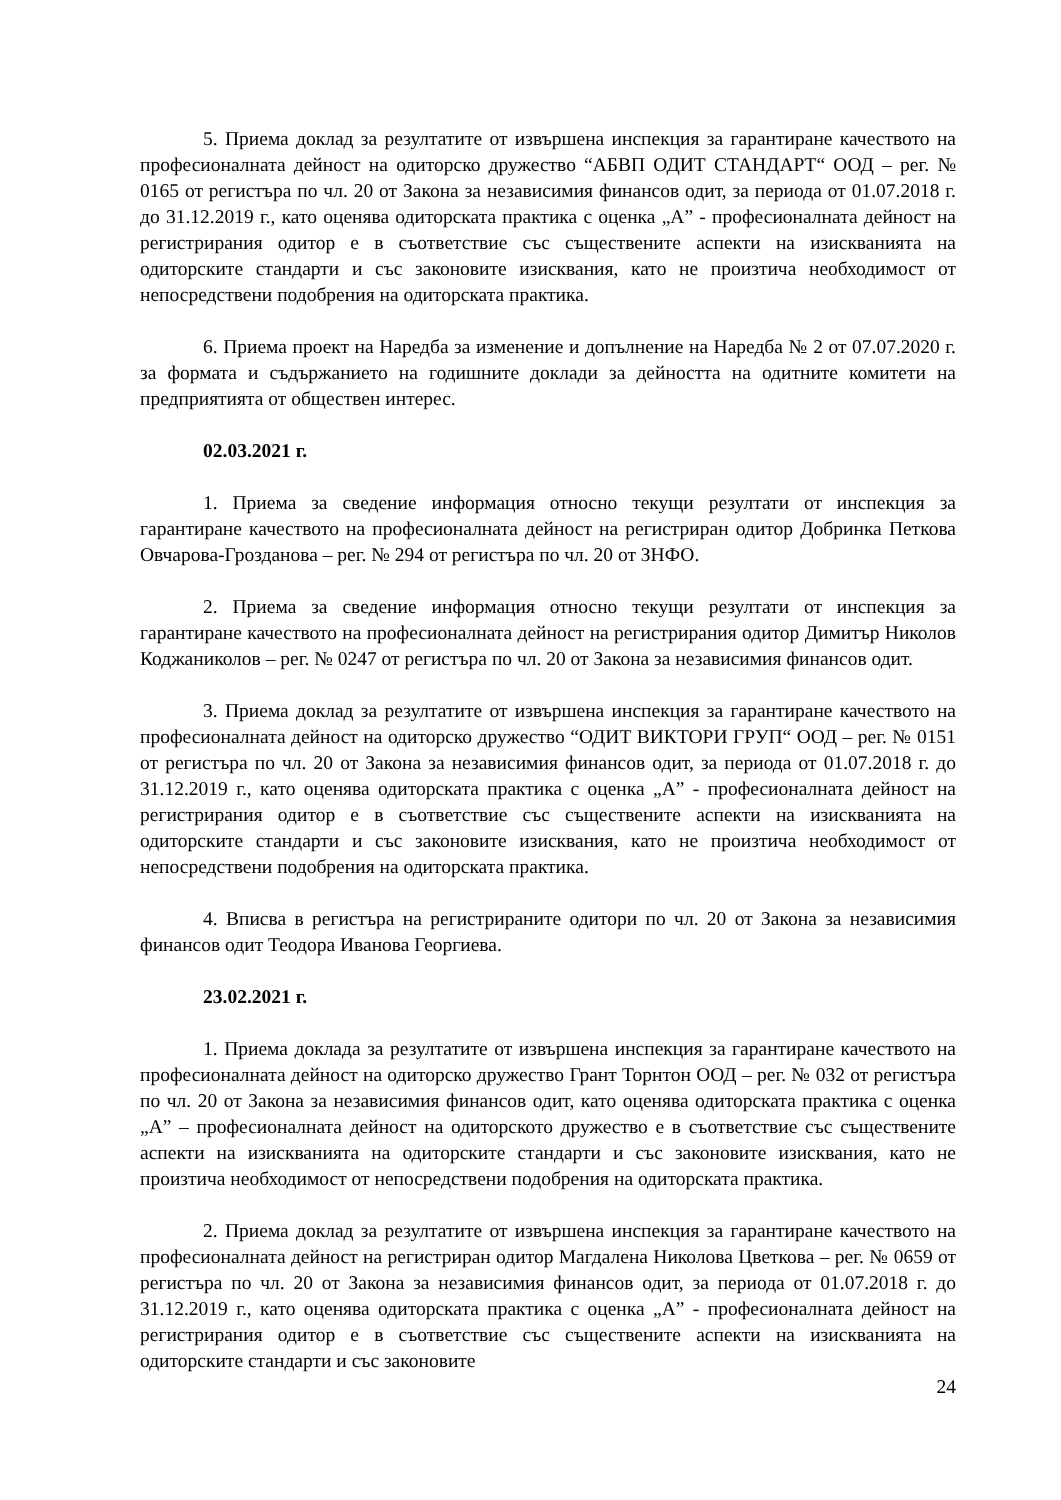5. Приема доклад за резултатите от извършена инспекция за гарантиране качеството на професионалната дейност на одиторско дружество “АБВП ОДИТ СТАНДАРТ“ ООД – рег. № 0165 от регистъра по чл. 20 от Закона за независимия финансов одит, за периода от 01.07.2018 г. до 31.12.2019 г., като оценява одиторската практика с оценка „А” - професионалната дейност на регистрирания одитор е в съответствие със съществените аспекти на изискванията на одиторските стандарти и със законовите изисквания, като не произтича необходимост от непосредствени подобрения на одиторската практика.
6. Приема проект на Наредба за изменение и допълнение на Наредба № 2 от 07.07.2020 г. за формата и съдържанието на годишните доклади за дейността на одитните комитети на предприятията от обществен интерес.
02.03.2021 г.
1. Приема за сведение информация относно текущи резултати от инспекция за гарантиране качеството на професионалната дейност на регистриран одитор Добринка Петкова Овчарова-Грозданова – рег. № 294 от регистъра по чл. 20 от ЗНФО.
2. Приема за сведение информация относно текущи резултати от инспекция за гарантиране качеството на професионалната дейност на регистрирания одитор Димитър Николов Коджаниколов – рег. № 0247 от регистъра по чл. 20 от Закона за независимия финансов одит.
3. Приема доклад за резултатите от извършена инспекция за гарантиране качеството на професионалната дейност на одиторско дружество “ОДИТ ВИКТОРИ ГРУП“ ООД – рег. № 0151 от регистъра по чл. 20 от Закона за независимия финансов одит, за периода от 01.07.2018 г. до 31.12.2019 г., като оценява одиторската практика с оценка „А” - професионалната дейност на регистрирания одитор е в съответствие със съществените аспекти на изискванията на одиторските стандарти и със законовите изисквания, като не произтича необходимост от непосредствени подобрения на одиторската практика.
4. Вписва в регистъра на регистрираните одитори по чл. 20 от Закона за независимия финансов одит Теодора Иванова Георгиева.
23.02.2021 г.
1. Приема доклада за резултатите от извършена инспекция за гарантиране качеството на професионалната дейност на одиторско дружество Грант Торнтон ООД – рег. № 032 от регистъра по чл. 20 от Закона за независимия финансов одит, като оценява одиторската практика с оценка „А” – професионалната дейност на одиторското дружество е в съответствие със съществените аспекти на изискванията на одиторските стандарти и със законовите изисквания, като не произтича необходимост от непосредствени подобрения на одиторската практика.
2. Приема доклад за резултатите от извършена инспекция за гарантиране качеството на професионалната дейност на регистриран одитор Магдалена Николова Цветкова – рег. № 0659 от регистъра по чл. 20 от Закона за независимия финансов одит, за периода от 01.07.2018 г. до 31.12.2019 г., като оценява одиторската практика с оценка „А” - професионалната дейност на регистрирания одитор е в съответствие със съществените аспекти на изискванията на одиторските стандарти и със законовите
24